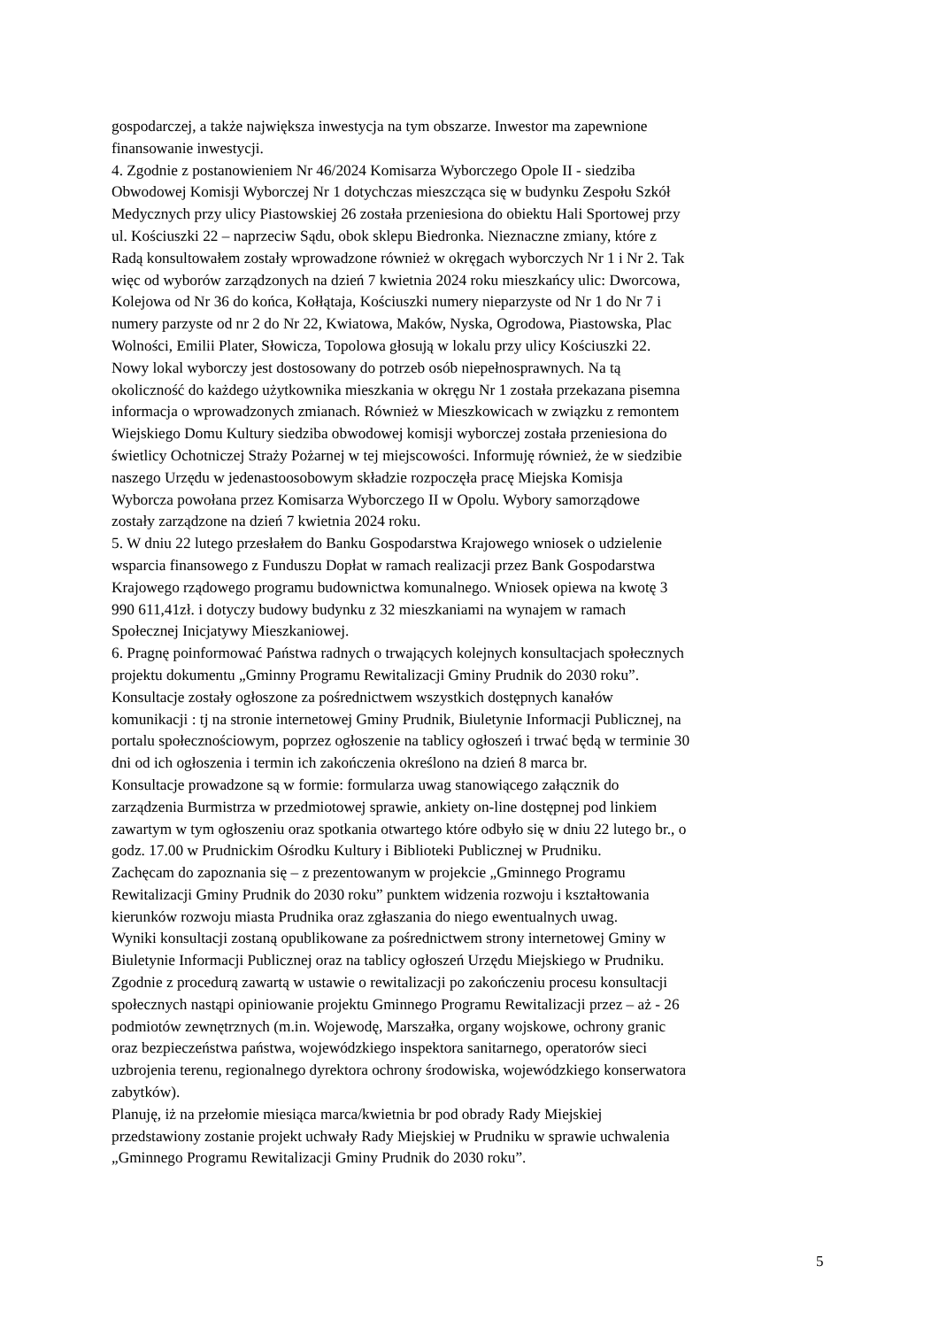gospodarczej, a także największa inwestycja na tym obszarze. Inwestor ma zapewnione
finansowanie inwestycji.
4. Zgodnie z postanowieniem Nr 46/2024 Komisarza Wyborczego Opole II - siedziba
Obwodowej Komisji Wyborczej Nr 1 dotychczas mieszcząca się w budynku Zespołu Szkół
Medycznych przy ulicy Piastowskiej 26 została przeniesiona do obiektu Hali Sportowej przy
ul. Kościuszki 22 – naprzeciw Sądu, obok sklepu Biedronka. Nieznaczne zmiany, które z
Radą konsultowałem zostały wprowadzone również w okręgach wyborczych Nr 1 i Nr 2. Tak
więc od wyborów zarządzonych na dzień 7 kwietnia 2024 roku mieszkańcy ulic: Dworcowa,
Kolejowa od Nr 36 do końca, Kołłątaja, Kościuszki numery nieparzyste od Nr 1 do Nr 7 i
numery parzyste od nr 2 do Nr 22, Kwiatowa, Maków, Nyska, Ogrodowa, Piastowska, Plac
Wolności, Emilii Plater, Słowicza, Topolowa głosują w lokalu przy ulicy Kościuszki 22.
Nowy lokal wyborczy jest dostosowany do potrzeb osób niepełnosprawnych. Na tą
okoliczność do każdego użytkownika mieszkania w okręgu Nr 1 została przekazana pisemna
informacja o wprowadzonych zmianach. Również w Mieszkowicach w związku z remontem
Wiejskiego Domu Kultury siedziba obwodowej komisji wyborczej została przeniesiona do
świetlicy Ochotniczej Straży Pożarnej w tej miejscowości. Informuję również, że w siedzibie
naszego Urzędu w jedenastoosobowym składzie rozpoczęła pracę Miejska Komisja
Wyborcza powołana przez Komisarza Wyborczego II w Opolu. Wybory samorządowe
zostały zarządzone na dzień 7 kwietnia 2024 roku.
5. W dniu 22 lutego przesłałem do Banku Gospodarstwa Krajowego wniosek o udzielenie
wsparcia finansowego z Funduszu Dopłat w ramach realizacji przez Bank Gospodarstwa
Krajowego rządowego programu budownictwa komunalnego. Wniosek opiewa na kwotę 3
990 611,41zł. i dotyczy budowy budynku z 32 mieszkaniami na wynajem w ramach
Społecznej Inicjatywy Mieszkaniowej.
6. Pragnę poinformować Państwa radnych o trwających kolejnych konsultacjach społecznych
projektu dokumentu „Gminny Programu Rewitalizacji Gminy Prudnik do 2030 roku”.
Konsultacje zostały ogłoszone za pośrednictwem wszystkich dostępnych kanałów
komunikacji : tj na stronie internetowej Gminy Prudnik, Biuletynie Informacji Publicznej, na
portalu społecznościowym, poprzez ogłoszenie na tablicy ogłoszeń i trwać będą w terminie 30
dni od ich ogłoszenia i termin ich zakończenia określono na dzień 8 marca br.
Konsultacje prowadzone są w formie: formularza uwag stanowiącego załącznik do
zarządzenia Burmistrza w przedmiotowej sprawie, ankiety on-line dostępnej pod linkiem
zawartym w tym ogłoszeniu oraz spotkania otwartego które odbyło się w dniu 22 lutego br., o
godz. 17.00 w Prudnickim Ośrodku Kultury i Biblioteki Publicznej w Prudniku.
Zachęcam do zapoznania się – z prezentowanym w projekcie „Gminnego Programu
Rewitalizacji Gminy Prudnik do 2030 roku” punktem widzenia rozwoju i kształtowania
kierunków rozwoju miasta Prudnika oraz zgłaszania do niego ewentualnych uwag.
Wyniki konsultacji zostaną opublikowane za pośrednictwem strony internetowej Gminy w
Biuletynie Informacji Publicznej oraz na tablicy ogłoszeń Urzędu Miejskiego w Prudniku.
Zgodnie z procedurą zawartą w ustawie o rewitalizacji po zakończeniu procesu konsultacji
społecznych nastąpi opiniowanie projektu Gminnego Programu Rewitalizacji przez – aż - 26
podmiotów zewnętrznych (m.in. Wojewodę, Marszałka, organy wojskowe, ochrony granic
oraz bezpieczeństwa państwa, wojewódzkiego inspektora sanitarnego, operatorów sieci
uzbrojenia terenu, regionalnego dyrektora ochrony środowiska, wojewódzkiego konserwatora
zabytków).
Planuję, iż na przełomie miesiąca marca/kwietnia br pod obrady Rady Miejskiej
przedstawiony zostanie projekt uchwały Rady Miejskiej w Prudniku w sprawie uchwalenia
„Gminnego Programu Rewitalizacji Gminy Prudnik do 2030 roku”.
5